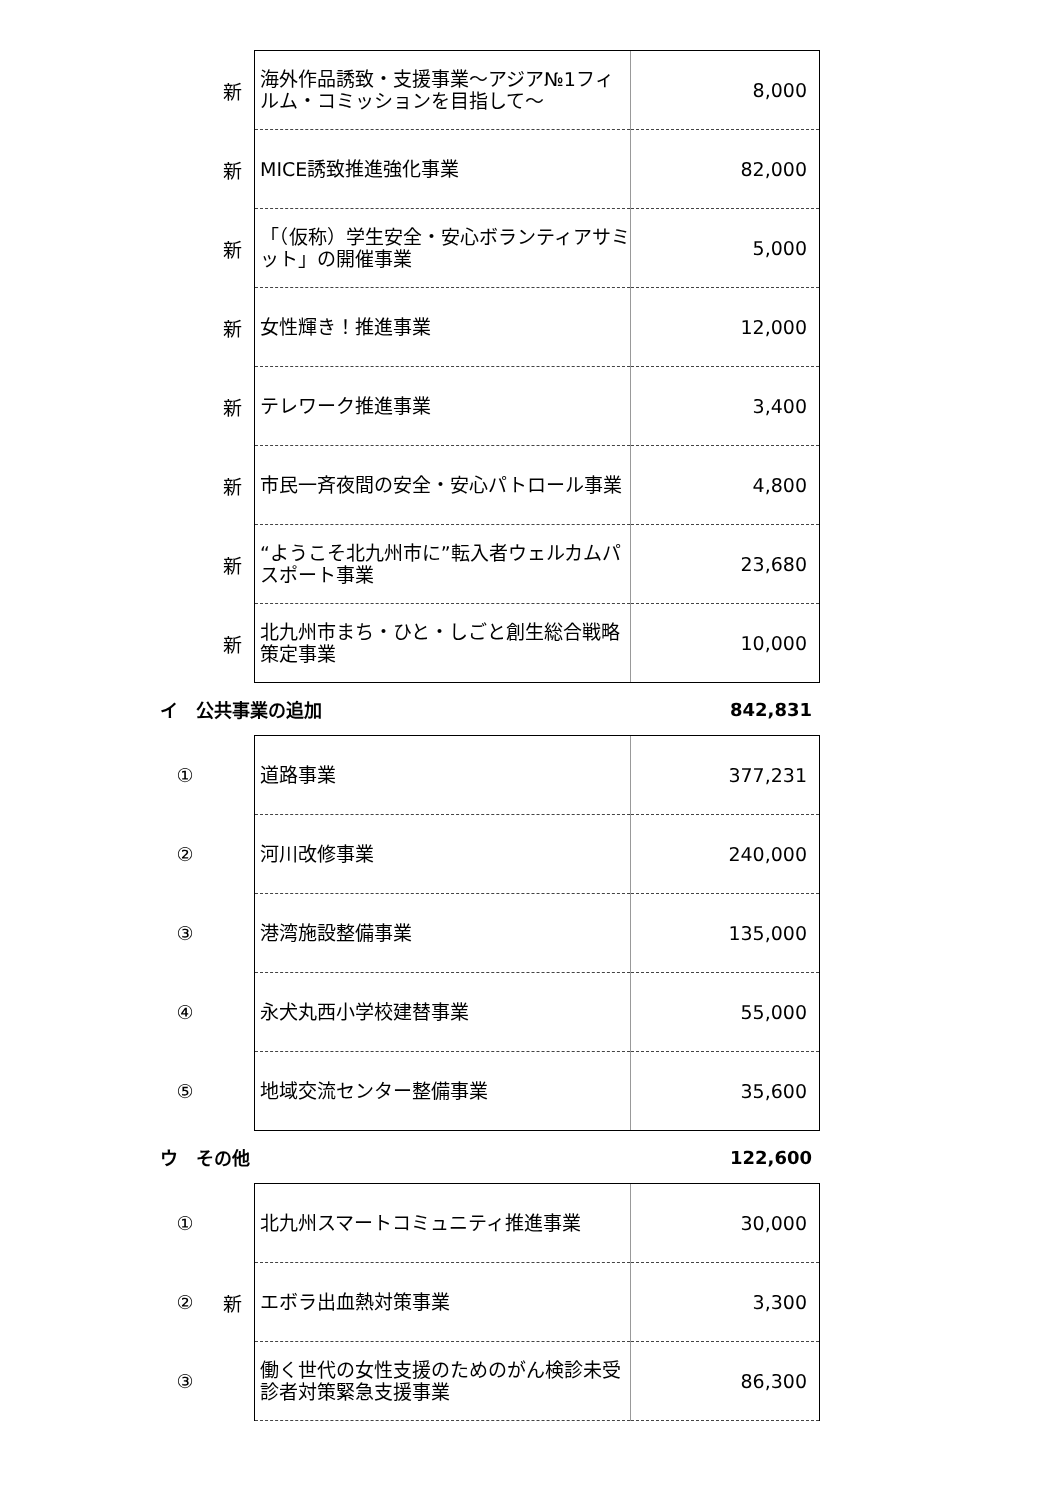| | 新 | 海外作品誘致・支援事業～アジア№1フィルム・コミッションを目指して～ | 8,000 |
| | 新 | MICE誘致推進強化事業 | 82,000 |
| | 新 | 「（仮称）学生安全・安心ボランティアサミット」の開催事業 | 5,000 |
| | 新 | 女性輝き！推進事業 | 12,000 |
| | 新 | テレワーク推進事業 | 3,400 |
| | 新 | 市民一斉夜間の安全・安心パトロール事業 | 4,800 |
| | 新 | “ようこそ北九州市に”転入者ウェルカムパスポート事業 | 23,680 |
| | 新 | 北九州市まち・ひと・しごと創生総合戦略策定事業 | 10,000 |
イ　公共事業の追加 842,831
| ① | | 道路事業 | 377,231 |
| ② | | 河川改修事業 | 240,000 |
| ③ | | 港湾施設整備事業 | 135,000 |
| ④ | | 永犬丸西小学校建替事業 | 55,000 |
| ⑤ | | 地域交流センター整備事業 | 35,600 |
ウ　その他 122,600
| ① | | 北九州スマートコミュニティ推進事業 | 30,000 |
| ② | 新 | エボラ出血熱対策事業 | 3,300 |
| ③ | | 働く世代の女性支援のためのがん検診未受診者対策緊急支援事業 | 86,300 |